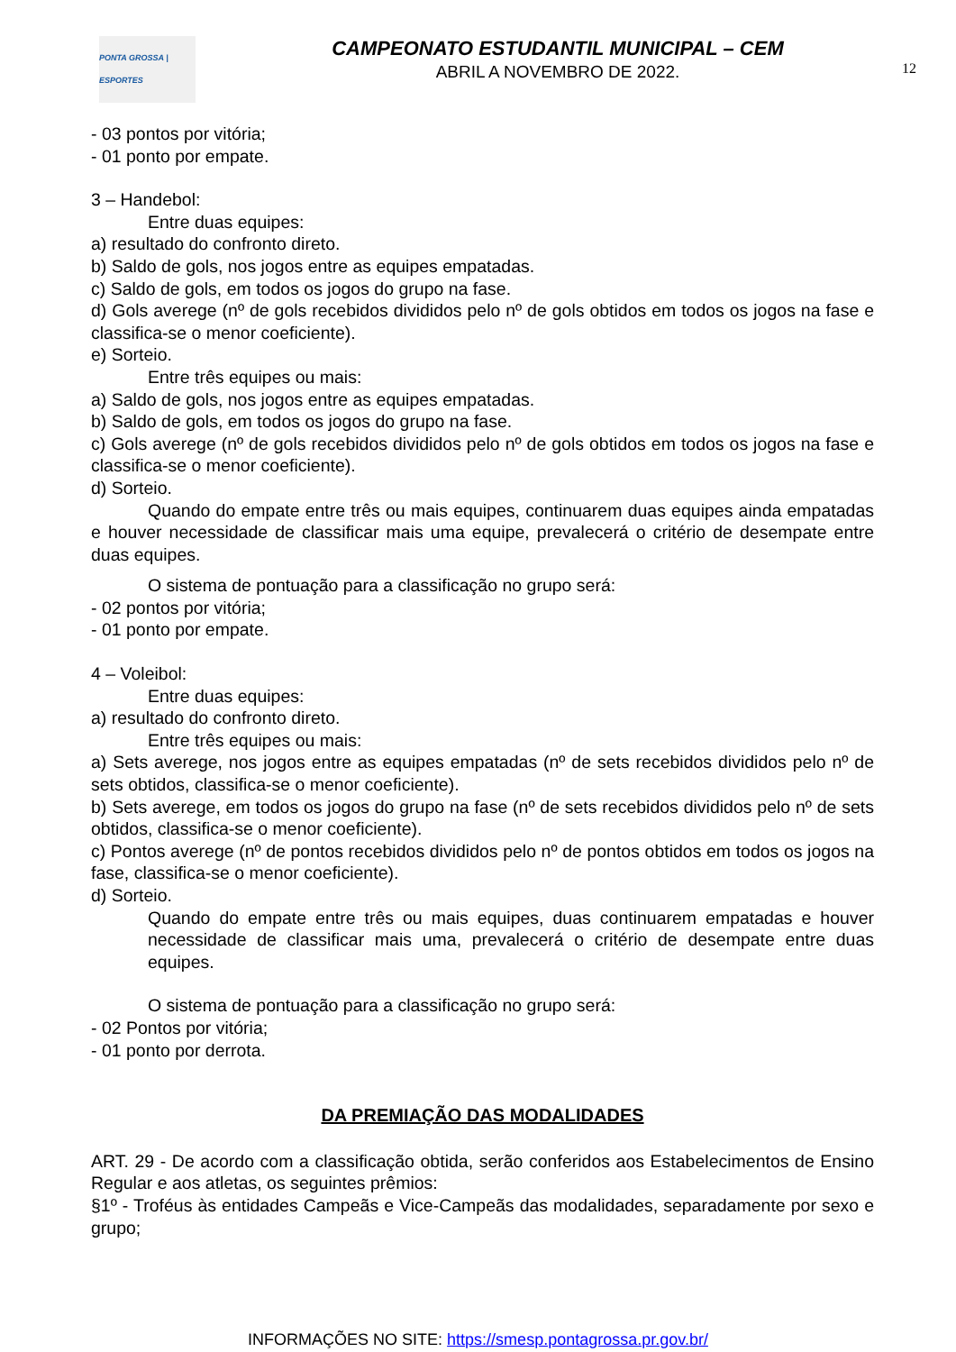PONTA GROSSA | ESPORTES
CAMPEONATO ESTUDANTIL MUNICIPAL – CEM
ABRIL A NOVEMBRO DE 2022.
12
- 03 pontos por vitória;
- 01 ponto por empate.
3 – Handebol:
Entre duas equipes:
a) resultado do confronto direto.
b) Saldo de gols, nos jogos entre as equipes empatadas.
c) Saldo de gols, em todos os jogos do grupo na fase.
d) Gols averege (nº de gols recebidos divididos pelo nº de gols obtidos em todos os jogos na fase e classifica-se o menor coeficiente).
e) Sorteio.
Entre três equipes ou mais:
a) Saldo de gols, nos jogos entre as equipes empatadas.
b) Saldo de gols, em todos os jogos do grupo na fase.
c) Gols averege (nº de gols recebidos divididos pelo nº de gols obtidos em todos os jogos na fase e classifica-se o menor coeficiente).
d) Sorteio.
Quando do empate entre três ou mais equipes, continuarem duas equipes ainda empatadas e houver necessidade de classificar mais uma equipe, prevalecerá o critério de desempate entre duas equipes.
O sistema de pontuação para a classificação no grupo será:
- 02 pontos por vitória;
- 01 ponto por empate.
4 – Voleibol:
Entre duas equipes:
a) resultado do confronto direto.
Entre três equipes ou mais:
a) Sets averege, nos jogos entre as equipes empatadas (nº de sets recebidos divididos pelo nº de sets obtidos, classifica-se o menor coeficiente).
b) Sets averege, em todos os jogos do grupo na fase (nº de sets recebidos divididos pelo nº de sets obtidos, classifica-se o menor coeficiente).
c) Pontos averege (nº de pontos recebidos divididos pelo nº de pontos obtidos em todos os jogos na fase, classifica-se o menor coeficiente).
d) Sorteio.
Quando do empate entre três ou mais equipes, duas continuarem empatadas e houver necessidade de classificar mais uma, prevalecerá o critério de desempate entre duas equipes.
O sistema de pontuação para a classificação no grupo será:
- 02 Pontos por vitória;
- 01 ponto por derrota.
DA PREMIAÇÃO DAS MODALIDADES
ART. 29 - De acordo com a classificação obtida, serão conferidos aos Estabelecimentos de Ensino Regular e aos atletas, os seguintes prêmios:
§1º - Troféus às entidades Campeãs e Vice-Campeãs das modalidades, separadamente por sexo e grupo;
INFORMAÇÕES NO SITE: https://smesp.pontagrossa.pr.gov.br/